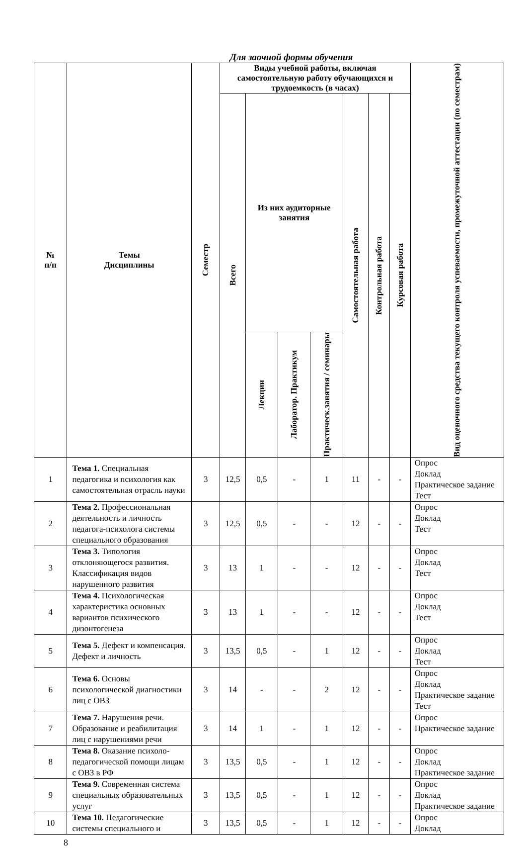Для заочной формы обучения
| № п/п | Темы Дисциплины | Семестр | Виды учебной работы, включая самостоятельную работу обучающихся и трудоемкость (в часах) | | | | | | | Вид оценочного средства текущего контроля успеваемости, промежуточной аттестации (по семестрам) |
| --- | --- | --- | --- | --- | --- | --- | --- | --- | --- | --- |
| | | | Всего | Из них аудиторные занятия | | | Самостоятельная работа | Контрольная работа | Курсовая работа | |
| | | | | Лекции | Лаборатор. Практикум | Практическ.занятия / семинары | | | | |
| 1 | Тема 1. Специальная педагогика и психология как самостоятельная отрасль науки | 3 | 12,5 | 0,5 | - | 1 | 11 | - | - | Опрос Доклад Практическое задание Тест |
| 2 | Тема 2. Профессиональная деятельность и личность педагога-психолога системы специального образования | 3 | 12,5 | 0,5 | - | - | 12 | - | - | Опрос Доклад Тест |
| 3 | Тема 3. Типология отклоняющегося развития. Классификация видов нарушенного развития | 3 | 13 | 1 | - | - | 12 | - | - | Опрос Доклад Тест |
| 4 | Тема 4. Психологическая характеристика основных вариантов психического дизонтогенеза | 3 | 13 | 1 | - | - | 12 | - | - | Опрос Доклад Тест |
| 5 | Тема 5. Дефект и компенсация. Дефект и личность | 3 | 13,5 | 0,5 | - | 1 | 12 | - | - | Опрос Доклад Тест |
| 6 | Тема 6. Основы психологической диагностики лиц с ОВЗ | 3 | 14 | - | - | 2 | 12 | - | - | Опрос Доклад Практическое задание Тест |
| 7 | Тема 7. Нарушения речи. Образование и реабилитация лиц с нарушениями речи | 3 | 14 | 1 | - | 1 | 12 | - | - | Опрос Практическое задание |
| 8 | Тема 8. Оказание психоло-педагогической помощи лицам с ОВЗ в РФ | 3 | 13,5 | 0,5 | - | 1 | 12 | - | - | Опрос Доклад Практическое задание |
| 9 | Тема 9. Современная система специальных образовательных услуг | 3 | 13,5 | 0,5 | - | 1 | 12 | - | - | Опрос Доклад Практическое задание |
| 10 | Тема 10. Педагогические системы специального и | 3 | 13,5 | 0,5 | - | 1 | 12 | - | - | Опрос Доклад |
8